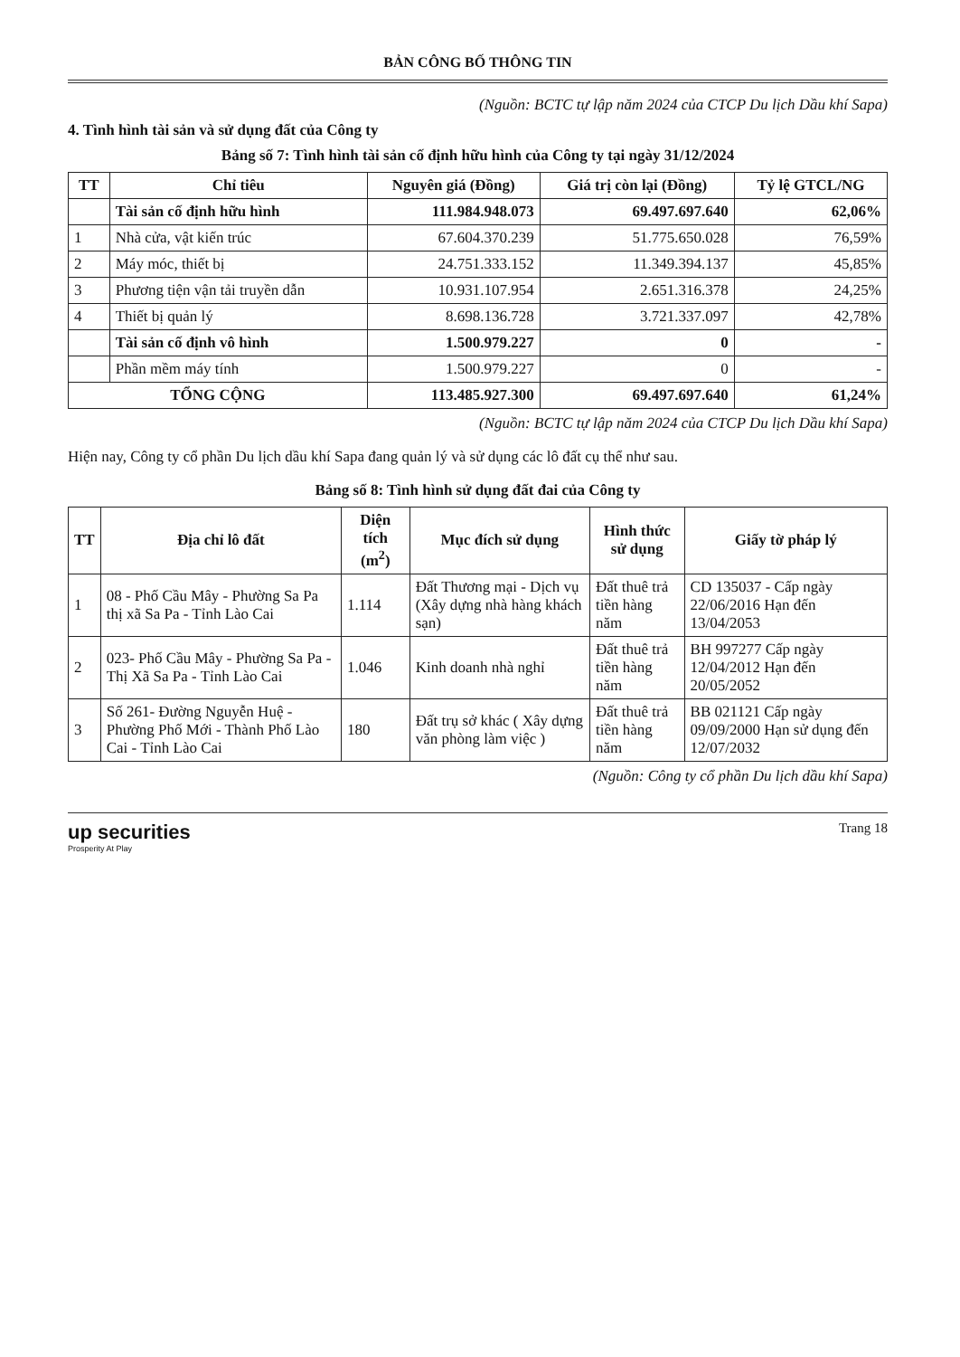BẢN CÔNG BỐ THÔNG TIN
(Nguồn: BCTC tự lập năm 2024 của CTCP Du lịch Dầu khí Sapa)
4. Tình hình tài sản và sử dụng đất của Công ty
Bảng số 7: Tình hình tài sản cố định hữu hình của Công ty tại ngày 31/12/2024
| TT | Chỉ tiêu | Nguyên giá (Đồng) | Giá trị còn lại (Đồng) | Tỷ lệ GTCL/NG |
| --- | --- | --- | --- | --- |
| | Tài sản cố định hữu hình | 111.984.948.073 | 69.497.697.640 | 62,06% |
| 1 | Nhà cửa, vật kiến trúc | 67.604.370.239 | 51.775.650.028 | 76,59% |
| 2 | Máy móc, thiết bị | 24.751.333.152 | 11.349.394.137 | 45,85% |
| 3 | Phương tiện vận tải truyền dẫn | 10.931.107.954 | 2.651.316.378 | 24,25% |
| 4 | Thiết bị quản lý | 8.698.136.728 | 3.721.337.097 | 42,78% |
| | Tài sản cố định vô hình | 1.500.979.227 | 0 | - |
| | Phần mềm máy tính | 1.500.979.227 | 0 | - |
| TỔNG CỘNG | | 113.485.927.300 | 69.497.697.640 | 61,24% |
(Nguồn: BCTC tự lập năm 2024 của CTCP Du lịch Dầu khí Sapa)
Hiện nay, Công ty cổ phần Du lịch dầu khí Sapa đang quản lý và sử dụng các lô đất cụ thể như sau.
Bảng số 8: Tình hình sử dụng đất đai của Công ty
| TT | Địa chỉ lô đất | Diện tích (m<sup>2</sup>) | Mục đích sử dụng | Hình thức sử dụng | Giấy tờ pháp lý |
| --- | --- | --- | --- | --- | --- |
| 1 | 08 - Phố Cầu Mây - Phường Sa Pa thị xã Sa Pa - Tỉnh Lào Cai | 1.114 | Đất Thương mại - Dịch vụ (Xây dựng nhà hàng khách sạn) | Đất thuê trả tiền hàng năm | CD 135037 - Cấp ngày 22/06/2016 Hạn đến 13/04/2053 |
| 2 | 023- Phố Cầu Mây - Phường Sa Pa - Thị Xã Sa Pa - Tỉnh Lào Cai | 1.046 | Kinh doanh nhà nghỉ | Đất thuê trả tiền hàng năm | BH 997277 Cấp ngày 12/04/2012 Hạn đến 20/05/2052 |
| 3 | Số 261- Đường Nguyễn Huệ - Phường Phố Mới - Thành Phố Lào Cai - Tỉnh Lào Cai | 180 | Đất trụ sở khác ( Xây dựng văn phòng làm việc ) | Đất thuê trả tiền hàng năm | BB 021121 Cấp ngày 09/09/2000 Hạn sử dụng đến 12/07/2032 |
(Nguồn: Công ty cổ phần Du lịch dầu khí Sapa)
up securities
Prosperity At Play
Trang 18